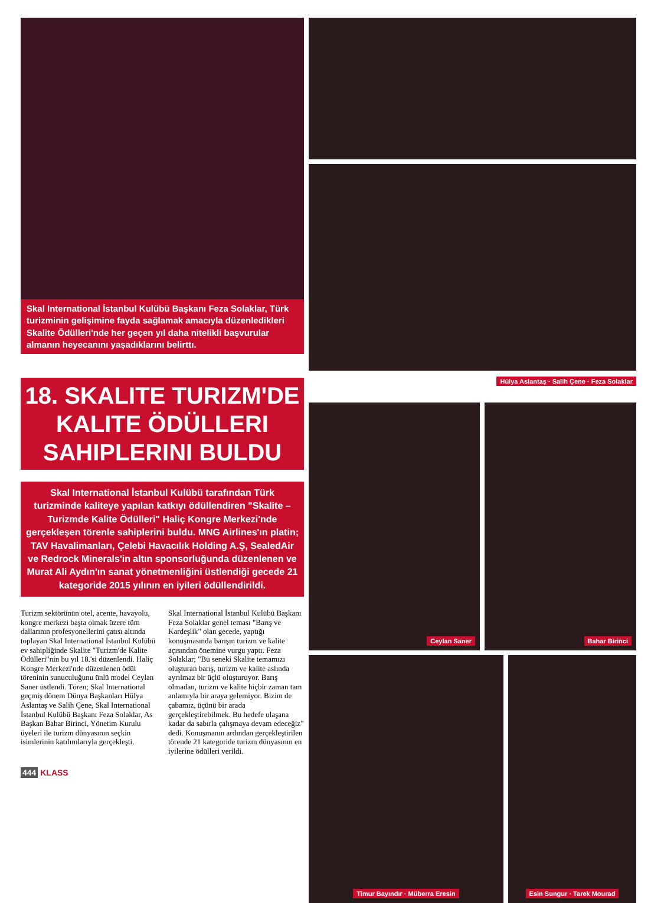Skal International İstanbul Kulübü Başkanı Feza Solaklar, Türk turizminin gelişimine fayda sağlamak amacıyla düzenledikleri Skalite Ödülleri'nde her geçen yıl daha nitelikli başvurular almanın heyecanını yaşadıklarını belirttı.
18. SKALITE TURIZM'DE KALITE ÖDÜLLERI SAHIPLERINI BULDU
Skal International İstanbul Kulübü tarafından Türk turizminde kaliteye yapılan katkıyı ödüllendiren "Skalite – Turizmde Kalite Ödülleri" Haliç Kongre Merkezi'nde gerçekleşen törenle sahiplerini buldu. MNG Airlines'ın platin; TAV Havalimanları, Çelebi Havacılık Holding A.Ş, SealedAir ve Redrock Minerals'in altın sponsorluğunda düzenlenen ve Murat Ali Aydın'ın sanat yönetmenliğini üstlendiği gecede 21 kategoride 2015 yılının en iyileri ödüllendirildi.
Turizm sektörünün otel, acente, havayolu, kongre merkezi başta olmak üzere tüm dallarının profesyonellerini çatısı altında toplayan Skal International İstanbul Kulübü ev sahipliğinde Skalite "Turizm'de Kalite Ödülleri"nin bu yıl 18.'si düzenlendi. Haliç Kongre Merkezi'nde düzenlenen ödül töreninin sunuculuğunu ünlü model Ceylan Saner üstlendi. Tören; Skal International geçmiş dönem Dünya Başkanları Hülya Aslantaş ve Salih Çene, Skal International İstanbul Kulübü Başkanı Feza Solaklar, As Başkan Bahar Birinci, Yönetim Kurulu üyeleri ile turizm dünyasının seçkin isimlerinin katılımlarıyla gerçekleşti.
Skal International İstanbul Kulübü Başkanı Feza Solaklar genel teması "Barış ve Kardeşlik" olan gecede, yaptığı konuşmasında barışın turizm ve kalite açısından önemine vurgu yaptı. Feza Solaklar; "Bu seneki Skalite temamızı oluşturan barış, turizm ve kalite aslında ayrılmaz bir üçlü oluşturuyor. Barış olmadan, turizm ve kalite hiçbir zaman tam anlamıyla bir araya gelemiyor. Bizim de çabamız, üçünü bir arada gerçekleştirebilmek. Bu hedefe ulaşana kadar da sabırla çalışmaya devam edeceğiz" dedi. Konuşmanın ardından gerçekleştirilen törende 21 kategoride turizm dünyasının en iyilerine ödülleri verildi.
444 KLASS
Hülya Aslantaş · Salih Çene · Feza Solaklar
Ceylan Saner Bahar Birinci
Timur Bayındır · Müberra Eresin Esin Sungur · Tarek Mourad